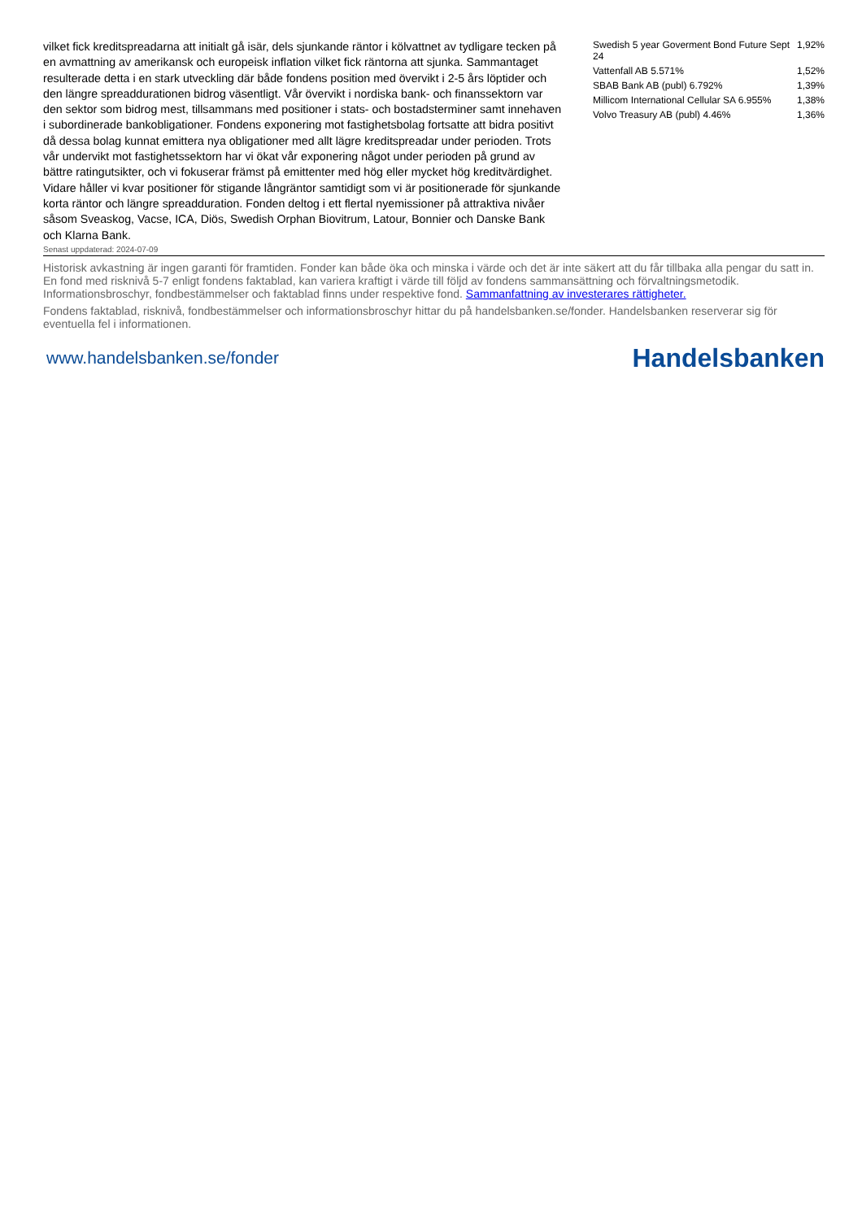vilket fick kreditspreadarna att initialt gå isär, dels sjunkande räntor i kölvattnet av tydligare tecken på en avmattning av amerikansk och europeisk inflation vilket fick räntorna att sjunka. Sammantaget resulterade detta i en stark utveckling där både fondens position med övervikt i 2-5 års löptider och den längre spreaddurationen bidrog väsentligt. Vår övervikt i nordiska bank- och finanssektorn var den sektor som bidrog mest, tillsammans med positioner i stats- och bostadsterminer samt innehaven i subordinerade bankobligationer. Fondens exponering mot fastighetsbolag fortsatte att bidra positivt då dessa bolag kunnat emittera nya obligationer med allt lägre kreditspreadar under perioden. Trots vår undervikt mot fastighetssektorn har vi ökat vår exponering något under perioden på grund av bättre ratingutsikter, och vi fokuserar främst på emittenter med hög eller mycket hög kreditvärdighet. Vidare håller vi kvar positioner för stigande långräntor samtidigt som vi är positionerade för sjunkande korta räntor och längre spreadduration. Fonden deltog i ett flertal nyemissioner på attraktiva nivåer såsom Sveaskog, Vacse, ICA, Diös, Swedish Orphan Biovitrum, Latour, Bonnier och Danske Bank och Klarna Bank.
| Swedish 5 year Goverment Bond Future Sept 24 | 1,92% |
| Vattenfall AB 5.571% | 1,52% |
| SBAB Bank AB (publ) 6.792% | 1,39% |
| Millicom International Cellular SA 6.955% | 1,38% |
| Volvo Treasury AB (publ) 4.46% | 1,36% |
Senast uppdaterad: 2024-07-09
Historisk avkastning är ingen garanti för framtiden. Fonder kan både öka och minska i värde och det är inte säkert att du får tillbaka alla pengar du satt in. En fond med risknivå 5-7 enligt fondens faktablad, kan variera kraftigt i värde till följd av fondens sammansättning och förvaltningsmetodik. Informationsbroschyr, fondbestämmelser och faktablad finns under respektive fond. Sammanfattning av investerares rättigheter.
Fondens faktablad, risknivå, fondbestämmelser och informationsbroschyr hittar du på handelsbanken.se/fonder. Handelsbanken reserverar sig för eventuella fel i informationen.
www.handelsbanken.se/fonder
Handelsbanken